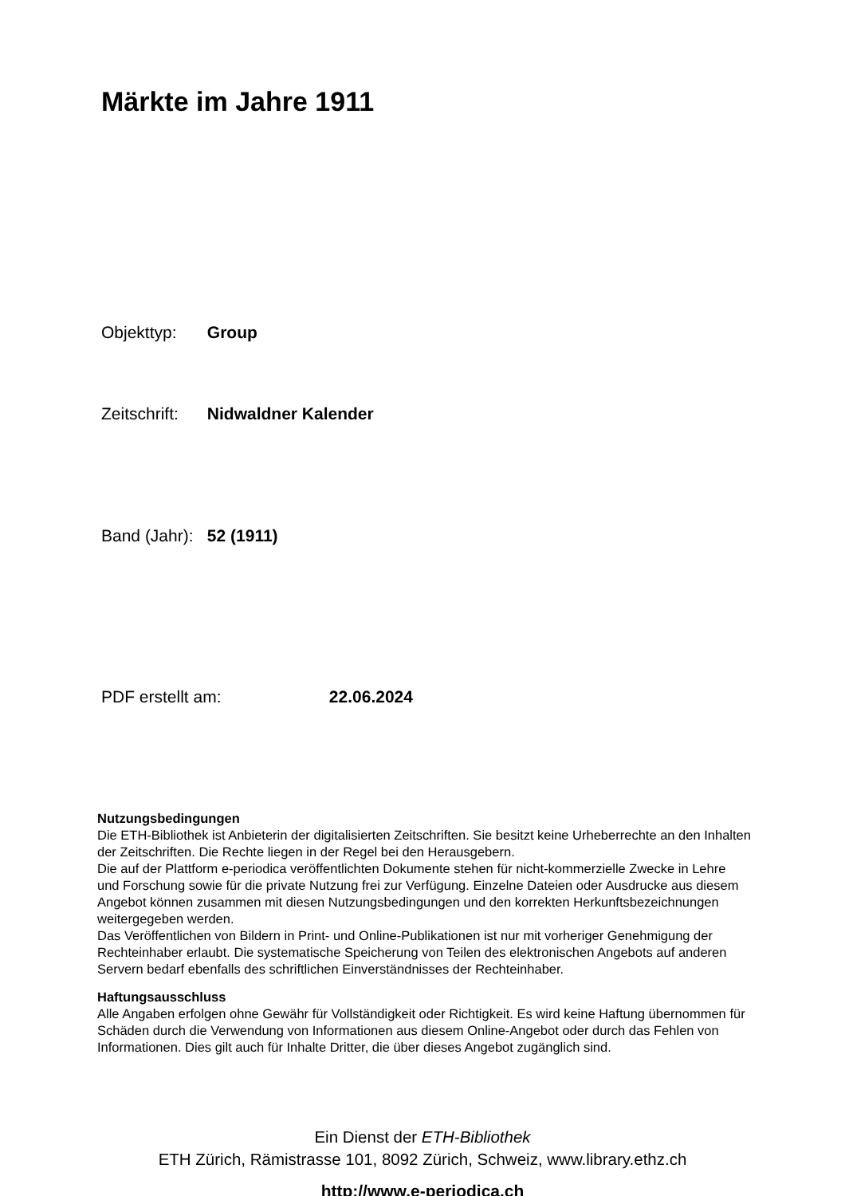Märkte im Jahre 1911
Objekttyp: Group
Zeitschrift: Nidwaldner Kalender
Band (Jahr): 52 (1911)
PDF erstellt am: 22.06.2024
Nutzungsbedingungen
Die ETH-Bibliothek ist Anbieterin der digitalisierten Zeitschriften. Sie besitzt keine Urheberrechte an den Inhalten der Zeitschriften. Die Rechte liegen in der Regel bei den Herausgebern.
Die auf der Plattform e-periodica veröffentlichten Dokumente stehen für nicht-kommerzielle Zwecke in Lehre und Forschung sowie für die private Nutzung frei zur Verfügung. Einzelne Dateien oder Ausdrucke aus diesem Angebot können zusammen mit diesen Nutzungsbedingungen und den korrekten Herkunftsbezeichnungen weitergegeben werden.
Das Veröffentlichen von Bildern in Print- und Online-Publikationen ist nur mit vorheriger Genehmigung der Rechteinhaber erlaubt. Die systematische Speicherung von Teilen des elektronischen Angebots auf anderen Servern bedarf ebenfalls des schriftlichen Einverständnisses der Rechteinhaber.
Haftungsausschluss
Alle Angaben erfolgen ohne Gewähr für Vollständigkeit oder Richtigkeit. Es wird keine Haftung übernommen für Schäden durch die Verwendung von Informationen aus diesem Online-Angebot oder durch das Fehlen von Informationen. Dies gilt auch für Inhalte Dritter, die über dieses Angebot zugänglich sind.
Ein Dienst der ETH-Bibliothek
ETH Zürich, Rämistrasse 101, 8092 Zürich, Schweiz, www.library.ethz.ch
http://www.e-periodica.ch